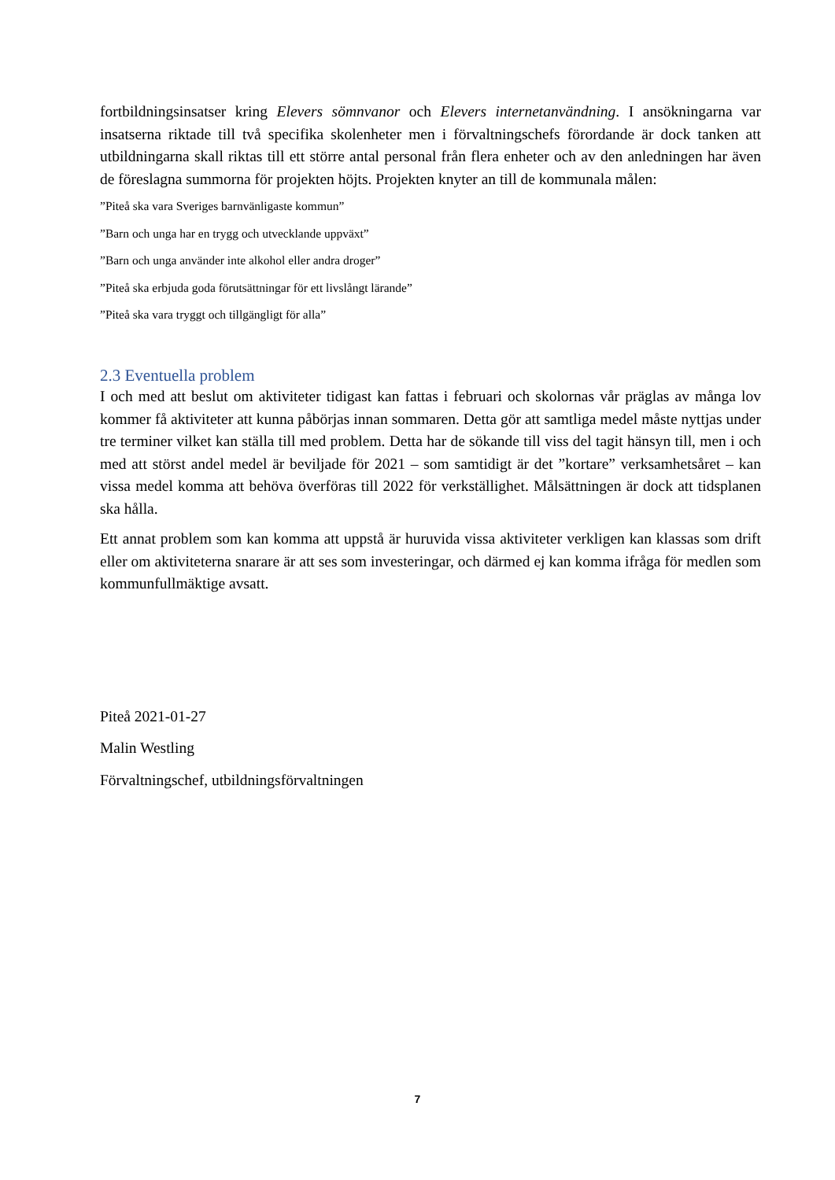fortbildningsinsatser kring Elevers sömnvanor och Elevers internetanvändning. I ansökningarna var insatserna riktade till två specifika skolenheter men i förvaltningschefs förordande är dock tanken att utbildningarna skall riktas till ett större antal personal från flera enheter och av den anledningen har även de föreslagna summorna för projekten höjts. Projekten knyter an till de kommunala målen:
”Piteå ska vara Sveriges barnvänligaste kommun”
”Barn och unga har en trygg och utvecklande uppväxt”
”Barn och unga använder inte alkohol eller andra droger”
”Piteå ska erbjuda goda förutsättningar för ett livslångt lärande”
”Piteå ska vara tryggt och tillgängligt för alla”
2.3 Eventuella problem
I och med att beslut om aktiviteter tidigast kan fattas i februari och skolornas vår präglas av många lov kommer få aktiviteter att kunna påbörjas innan sommaren. Detta gör att samtliga medel måste nyttjas under tre terminer vilket kan ställa till med problem. Detta har de sökande till viss del tagit hänsyn till, men i och med att störst andel medel är beviljade för 2021 – som samtidigt är det ”kortare” verksamhetsåret – kan vissa medel komma att behöva överföras till 2022 för verkställighet. Målsättningen är dock att tidsplanen ska hålla.
Ett annat problem som kan komma att uppstå är huruvida vissa aktiviteter verkligen kan klassas som drift eller om aktiviteterna snarare är att ses som investeringar, och därmed ej kan komma ifråga för medlen som kommunfullmäktige avsatt.
Piteå 2021-01-27
Malin Westling
Förvaltningschef, utbildningsförvaltningen
7